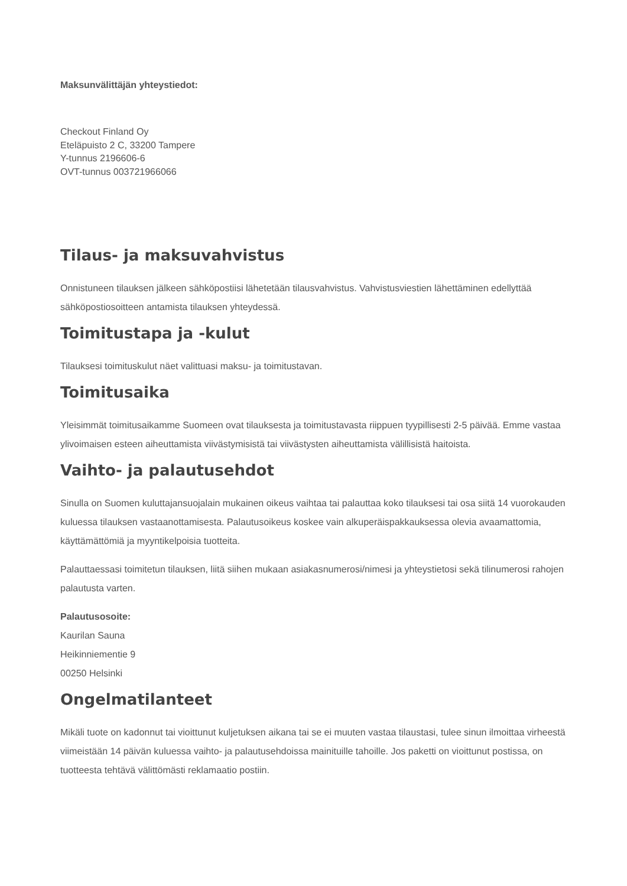Maksunvälittäjän yhteystiedot:
Checkout Finland Oy
Eteläpuisto 2 C, 33200 Tampere
Y-tunnus 2196606-6
OVT-tunnus 003721966066
Tilaus- ja maksuvahvistus
Onnistuneen tilauksen jälkeen sähköpostiisi lähetetään tilausvahvistus. Vahvistusviestien lähettäminen edellyttää sähköpostiosoitteen antamista tilauksen yhteydessä.
Toimitustapa ja -kulut
Tilauksesi toimituskulut näet valittuasi maksu- ja toimitustavan.
Toimitusaika
Yleisimmät toimitusaikamme Suomeen ovat tilauksesta ja toimitustavasta riippuen tyypillisesti 2-5 päivää. Emme vastaa ylivoimaisen esteen aiheuttamista viivästymisistä tai viivästysten aiheuttamista välillisistä haitoista.
Vaihto- ja palautusehdot
Sinulla on Suomen kuluttajansuojalain mukainen oikeus vaihtaa tai palauttaa koko tilauksesi tai osa siitä 14 vuorokauden kuluessa tilauksen vastaanottamisesta. Palautusoikeus koskee vain alkuperäispakkauksessa olevia avaamattomia, käyttämättömiä ja myyntikelpoisia tuotteita.
Palauttaessasi toimitetun tilauksen, liitä siihen mukaan asiakasnumerosi/nimesi ja yhteystietosi sekä tilinumerosi rahojen palautusta varten.
Palautusosoite:
Kaurilan Sauna
Heikinniementie 9
00250 Helsinki
Ongelmatilanteet
Mikäli tuote on kadonnut tai vioittunut kuljetuksen aikana tai se ei muuten vastaa tilaustasi, tulee sinun ilmoittaa virheestä viimeistään 14 päivän kuluessa vaihto- ja palautusehdoissa mainituille tahoille. Jos paketti on vioittunut postissa, on tuotteesta tehtävä välittömästi reklamaatio postiin.